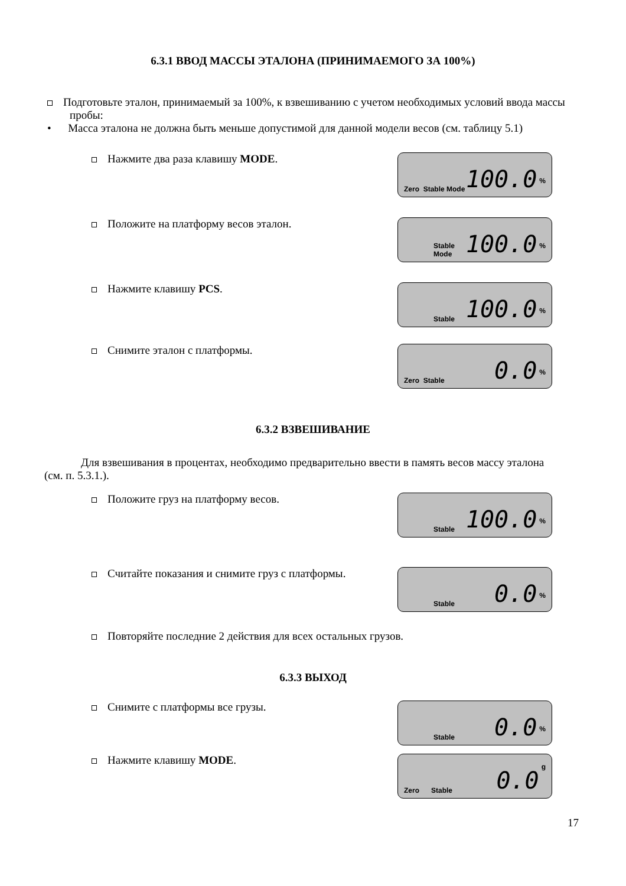6.3.1 ВВОД МАССЫ ЭТАЛОНА (ПРИНИМАЕМОГО ЗА 100%)
Подготовьте эталон, принимаемый за 100%, к взвешиванию с учетом необходимых условий ввода массы пробы:
• Масса эталона не должна быть меньше допустимой для данной модели весов (см. таблицу 5.1)
Нажмите два раза клавишу MODE.
Zero Stable Mode 100.0%
Положите на платформу весов эталон.
Stable Mode 100.0%
Нажмите клавишу PCS.
Stable 100.0%
Снимите эталон с платформы.
Zero Stable 0.0%
6.3.2 ВЗВЕШИВАНИЕ
Для взвешивания в процентах, необходимо предварительно ввести в память весов массу эталона (см. п. 5.3.1.).
Положите груз на платформу весов.
Stable 100.0%
Считайте показания и снимите груз с платформы.
Stable 0.0%
Повторяйте последние 2 действия для всех остальных грузов.
6.3.3 ВЫХОД
Снимите с платформы все грузы.
Stable 0.0%
Нажмите клавишу MODE.
Zero Stable 0.0 g
17